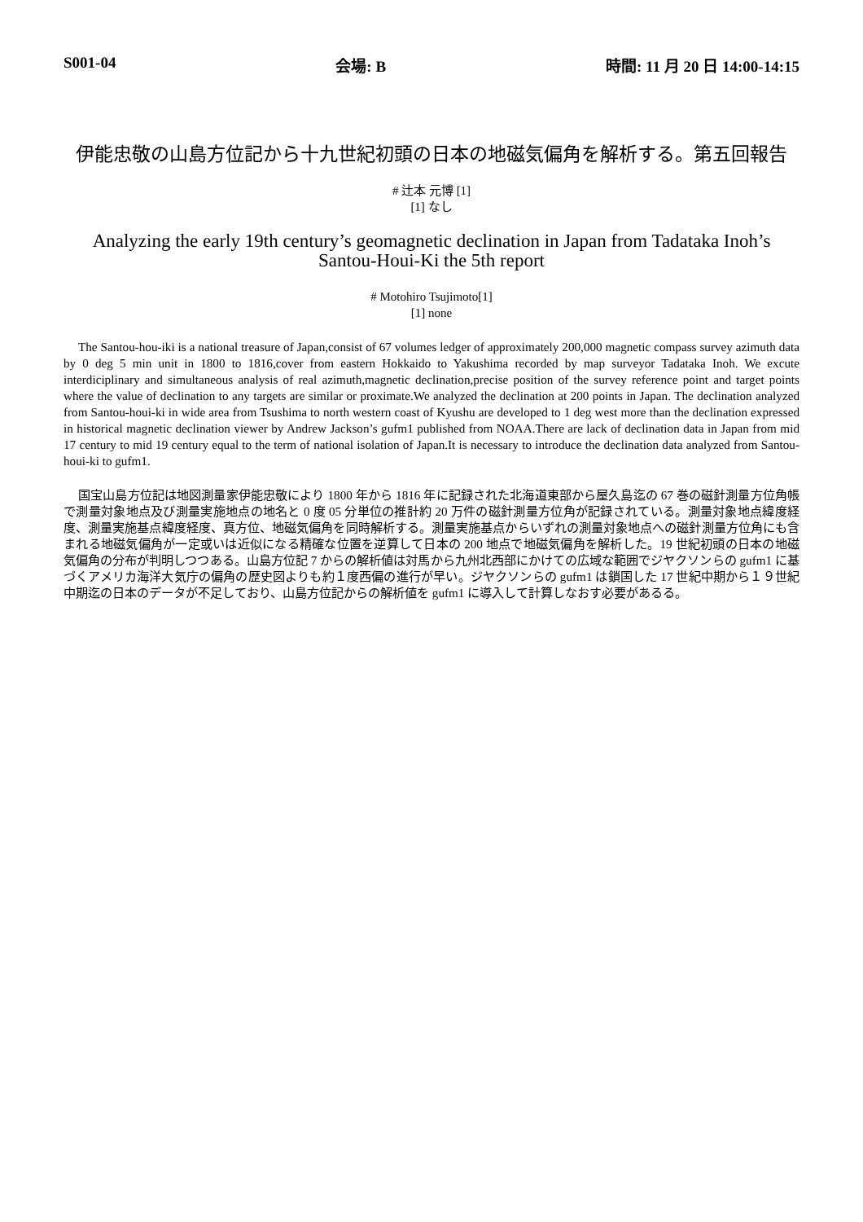S001-04 会場: B 時間: 11 月 20 日 14:00-14:15
伊能忠敬の山島方位記から十九世紀初頭の日本の地磁気偏角を解析する。第五回報告
# 辻本 元博 [1]
[1] なし
Analyzing the early 19th century’s geomagnetic declination in Japan from Tadataka Inoh’s Santou-Houi-Ki the 5th report
# Motohiro Tsujimoto[1]
[1] none
The Santou-hou-iki is a national treasure of Japan,consist of 67 volumes ledger of approximately 200,000 magnetic compass survey azimuth data by 0 deg 5 min unit in 1800 to 1816,cover from eastern Hokkaido to Yakushima recorded by map surveyor Tadataka Inoh. We excute interdiciplinary and simultaneous analysis of real azimuth,magnetic declination,precise position of the survey reference point and target points where the value of declination to any targets are similar or proximate.We analyzed the declination at 200 points in Japan. The declination analyzed from Santou-houi-ki in wide area from Tsushima to north western coast of Kyushu are developed to 1 deg west more than the declination expressed in historical magnetic declination viewer by Andrew Jackson’s gufm1 published from NOAA.There are lack of declination data in Japan from mid 17 century to mid 19 century equal to the term of national isolation of Japan.It is necessary to introduce the declination data analyzed from Santou-houi-ki to gufm1.
国宝山島方位記は地図測量家伊能忠敬により 1800 年から 1816 年に記録された北海道東部から屋久島迄の 67 巻の磁針測量方位角帳で測量対象地点及び測量実施地点の地名と 0 度 05 分単位の推計約 20 万件の磁針測量方位角が記録されている。測量対象地点緯度経度、測量実施基点緯度経度、真方位、地磁気偏角を同時解析する。測量実施基点からいずれの測量対象地点への磁針測量方位角にも含まれる地磁気偏角が一定或いは近似になる精確な位置を逆算して日本の 200 地点で地磁気偏角を解析した。19 世紀初頭の日本の地磁気偏角の分布が判明しつつある。山島方位記 7 からの解析値は対馬から九州北西部にかけての広域な範囲でジヤクソンらの gufm1 に基づくアメリカ海洋大気庁の偏角の歴史図よりも約１度西偏の進行が早い。ジヤクソンらの gufm1 は鎖国した 17 世紀中期から１９世紀中期迄の日本のデータが不足しており、山島方位記からの解析値を gufm1 に導入して計算しなおす必要があるる。